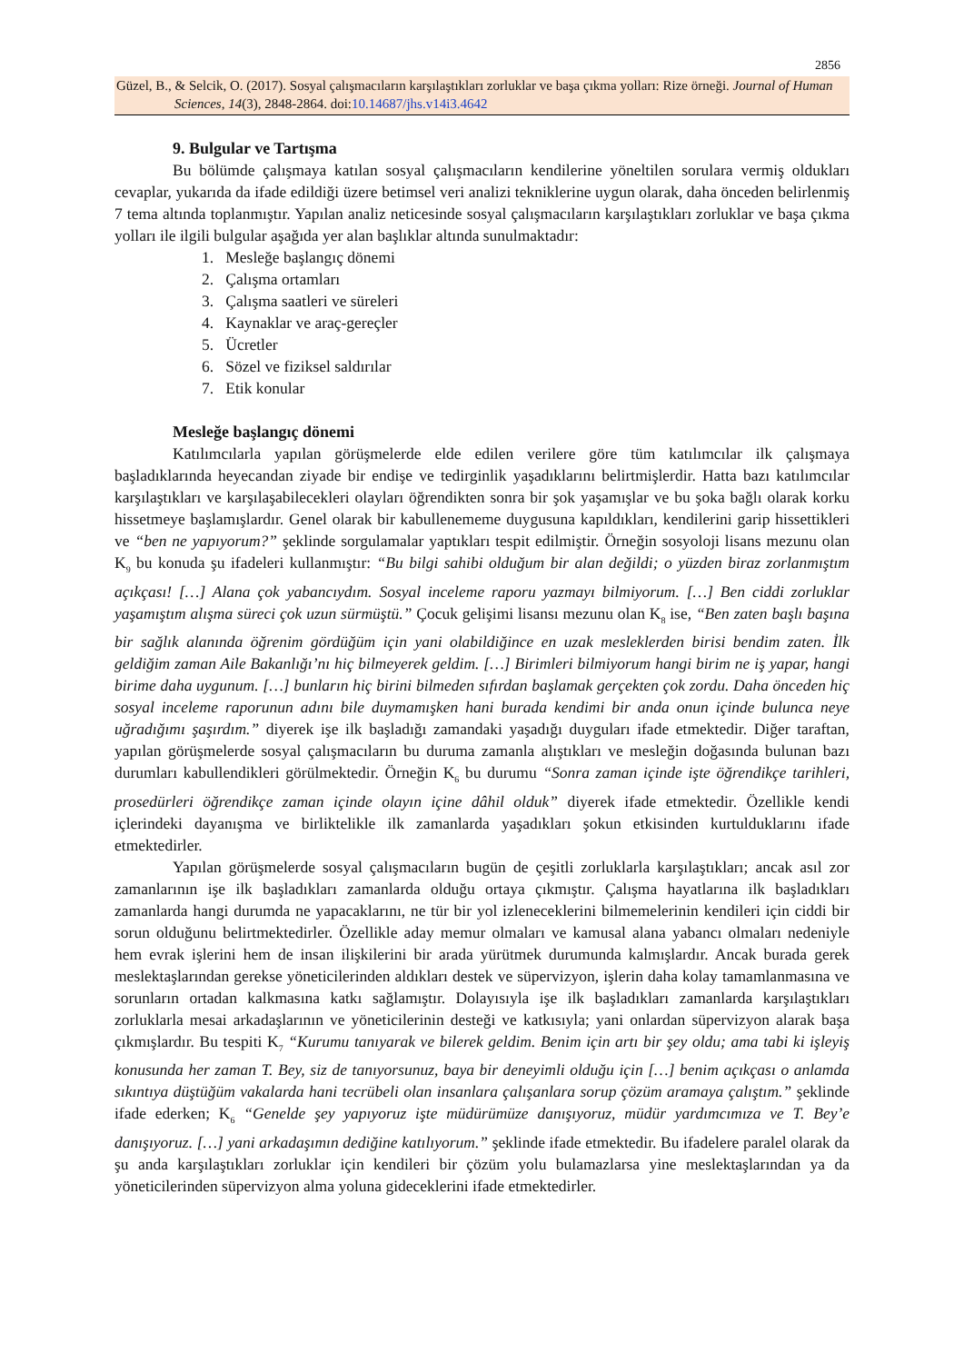2856
Güzel, B., & Selcik, O. (2017). Sosyal çalışmacıların karşılaştıkları zorluklar ve başa çıkma yolları: Rize örneği. Journal of Human Sciences, 14(3), 2848-2864. doi:10.14687/jhs.v14i3.4642
9. Bulgular ve Tartışma
Bu bölümde çalışmaya katılan sosyal çalışmacıların kendilerine yöneltilen sorulara vermiş oldukları cevaplar, yukarıda da ifade edildiği üzere betimsel veri analizi tekniklerine uygun olarak, daha önceden belirlenmiş 7 tema altında toplanmıştır. Yapılan analiz neticesinde sosyal çalışmacıların karşılaştıkları zorluklar ve başa çıkma yolları ile ilgili bulgular aşağıda yer alan başlıklar altında sunulmaktadır:
1. Mesleğe başlangıç dönemi
2. Çalışma ortamları
3. Çalışma saatleri ve süreleri
4. Kaynaklar ve araç-gereçler
5. Ücretler
6. Sözel ve fiziksel saldırılar
7. Etik konular
Mesleğe başlangıç dönemi
Katılımcılarla yapılan görüşmelerde elde edilen verilere göre tüm katılımcılar ilk çalışmaya başladıklarında heyecandan ziyade bir endişe ve tedirginlik yaşadıklarını belirtmişlerdir. Hatta bazı katılımcılar karşılaştıkları ve karşılaşabilecekleri olayları öğrendikten sonra bir şok yaşamışlar ve bu şoka bağlı olarak korku hissetmeye başlamışlardır. Genel olarak bir kabullenememe duygusuna kapıldıkları, kendilerini garip hissettikleri ve “ben ne yapıyorum?” şeklinde sorgulamalar yaptıkları tespit edilmiştir. Örneğin sosyoloji lisans mezunu olan K<sub>9</sub> bu konuda şu ifadeleri kullanmıştır: “Bu bilgi sahibi olduğum bir alan değildi; o yüzden biraz zorlanmıştım açıkçası! […] Alana çok yabancıydım. Sosyal inceleme raporu yazmayı bilmiyorum. […] Ben ciddi zorluklar yaşamıştım alışma süreci çok uzun sürmüştü.” Çocuk gelişimi lisansı mezunu olan K<sub>8</sub> ise, “Ben zaten başlı başına bir sağlık alanında öğrenim gördüğüm için yani olabildiğince en uzak mesleklerden birisi bendim zaten. İlk geldiğim zaman Aile Bakanlığı’nı hiç bilmeyerek geldim. […] Birimleri bilmiyorum hangi birim ne iş yapar, hangi birime daha uygunum. […] bunların hiç birini bilmeden sıfırdan başlamak gerçekten çok zordu. Daha önceden hiç sosyal inceleme raporunun adını bile duymamışken hani burada kendimi bir anda onun içinde bulunca neye uğradığımı şaşırdım.” diyerek işe ilk başladığı zamandaki yaşadığı duyguları ifade etmektedir. Diğer taraftan, yapılan görüşmelerde sosyal çalışmacıların bu duruma zamanla alıştıkları ve mesleğin doğasında bulunan bazı durumları kabullendikleri görülmektedir. Örneğin K<sub>6</sub> bu durumu “Sonra zaman içinde işte öğrendikçe tarihleri, prosedürleri öğrendikçe zaman içinde olayın içine dâhil olduk” diyerek ifade etmektedir. Özellikle kendi içlerindeki dayanışma ve birliktelikle ilk zamanlarda yaşadıkları şokun etkisinden kurtulduklarını ifade etmektedirler.
Yapılan görüşmelerde sosyal çalışmacıların bugün de çeşitli zorluklarla karşılaştıkları; ancak asıl zor zamanlarının işe ilk başladıkları zamanlarda olduğu ortaya çıkmıştır. Çalışma hayatlarına ilk başladıkları zamanlarda hangi durumda ne yapacaklarını, ne tür bir yol izleneceklerini bilmemelerinin kendileri için ciddi bir sorun olduğunu belirtmektedirler. Özellikle aday memur olmaları ve kamusal alana yabancı olmaları nedeniyle hem evrak işlerini hem de insan ilişkilerini bir arada yürütmek durumunda kalmışlardır. Ancak burada gerek meslektaşlarından gerekse yöneticilerinden aldıkları destek ve süpervizyon, işlerin daha kolay tamamlanmasına ve sorunların ortadan kalkmasına katkı sağlamıştır. Dolayısıyla işe ilk başladıkları zamanlarda karşılaştıkları zorluklarla mesai arkadaşlarının ve yöneticilerinin desteği ve katkısıyla; yani onlardan süpervizyon alarak başa çıkmışlardır. Bu tespiti K<sub>7</sub> “Kurumu tanıyarak ve bilerek geldim. Benim için artı bir şey oldu; ama tabi ki işleyiş konusunda her zaman T. Bey, siz de tanıyorsunuz, baya bir deneyimli olduğu için […] benim açıkçası o anlamda sıkıntıya düştüğüm vakalarda hani tecrübeli olan insanlara çalışanlara sorup çözüm aramaya çalıştım.” şeklinde ifade ederken; K<sub>6</sub> “Genelde şey yapıyoruz işte müdürümüze danışıyoruz, müdür yardımcımıza ve T. Bey’e danışıyoruz. […] yani arkadaşımın dediğine katılıyorum.” şeklinde ifade etmektedir. Bu ifadelere paralel olarak da şu anda karşılaştıkları zorluklar için kendileri bir çözüm yolu bulamazlarsa yine meslektaşlarından ya da yöneticilerinden süpervizyon alma yoluna gideceklerini ifade etmektedirler.